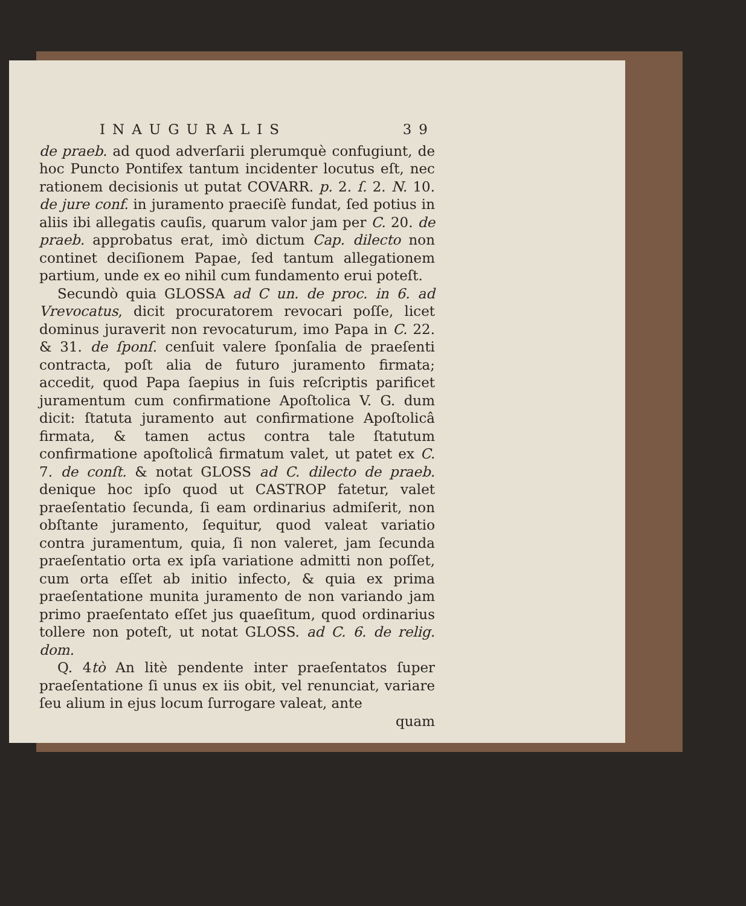INAUGURALIS 39
de praeb. ad quod adverſarii plerumquè confugiunt, de hoc Puncto Pontifex tantum incidenter locutus eſt, nec rationem decisionis ut putat COVARR. p. 2. ſ. 2. N. 10. de jure conf. in juramento praeciſè fundat, ſed potius in aliis ibi allegatis cauſis, quarum valor jam per C. 20. de praeb. approbatus erat, imò dictum Cap. dilecto non continet deciſionem Papae, ſed tantum allegationem partium, unde ex eo nihil cum fundamento erui poteſt.
Secundò quia GLOSSA ad C un. de proc. in 6. ad Vrevocatus, dicit procuratorem revocari poſſe, licet dominus juraverit non revocaturum, imo Papa in C. 22. & 31. de ſponſ. cenſuit valere ſponſalia de praeſenti contracta, poſt alia de futuro juramento firmata; accedit, quod Papa ſaepius in ſuis reſcriptis parificet juramentum cum confirmatione Apoſtolica V. G. dum dicit: ſtatuta juramento aut confirmatione Apoſtolicâ firmata, & tamen actus contra tale ſtatutum confirmatione apoſtolicâ firmatum valet, ut patet ex C. 7. de conſt. & notat GLOSS ad C. dilecto de praeb. denique hoc ipſo quod ut CASTROP fatetur, valet praeſentatio ſecunda, ſi eam ordinarius admiſerit, non obſtante juramento, ſequitur, quod valeat variatio contra juramentum, quia, ſi non valeret, jam ſecunda praeſentatio orta ex ipſa variatione admitti non poſſet, cum orta eſſet ab initio infecto, & quia ex prima praeſentatione munita juramento de non variando jam primo praeſentato eſſet jus quaeſitum, quod ordinarius tollere non poteſt, ut notat GLOSS. ad C. 6. de relig. dom.
Q. 4tò An litè pendente inter praeſentatos ſuper praeſentatione ſi unus ex iis obit, vel renunciat, variare ſeu alium in ejus locum ſurrogare valeat, ante
quam